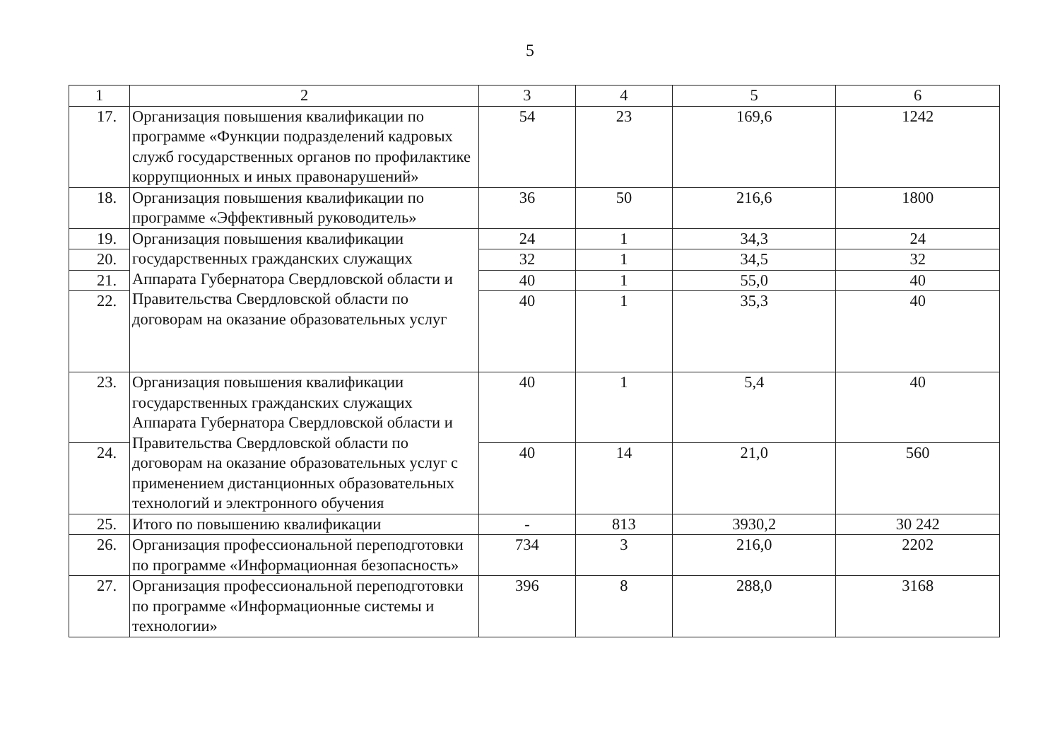5
| 1 | 2 | 3 | 4 | 5 | 6 |
| --- | --- | --- | --- | --- | --- |
| 17. | Организация повышения квалификации по программе «Функции подразделений кадровых служб государственных органов по профилактике коррупционных и иных правонарушений» | 54 | 23 | 169,6 | 1242 |
| 18. | Организация повышения квалификации по программе «Эффективный руководитель» | 36 | 50 | 216,6 | 1800 |
| 19. | Организация повышения квалификации государственных гражданских служащих Аппарата Губернатора Свердловской области и Правительства Свердловской области по договорам на оказание образовательных услуг | 24 | 1 | 34,3 | 24 |
| 20. | | 32 | 1 | 34,5 | 32 |
| 21. | | 40 | 1 | 55,0 | 40 |
| 22. | | 40 | 1 | 35,3 | 40 |
| 23. | Организация повышения квалификации государственных гражданских служащих Аппарата Губернатора Свердловской области и Правительства Свердловской области по договорам на оказание образовательных услуг с применением дистанционных образовательных технологий и электронного обучения | 40 | 1 | 5,4 | 40 |
| 24. | | 40 | 14 | 21,0 | 560 |
| 25. | Итого по повышению квалификации | - | 813 | 3930,2 | 30 242 |
| 26. | Организация профессиональной переподготовки по программе «Информационная безопасность» | 734 | 3 | 216,0 | 2202 |
| 27. | Организация профессиональной переподготовки по программе «Информационные системы и технологии» | 396 | 8 | 288,0 | 3168 |